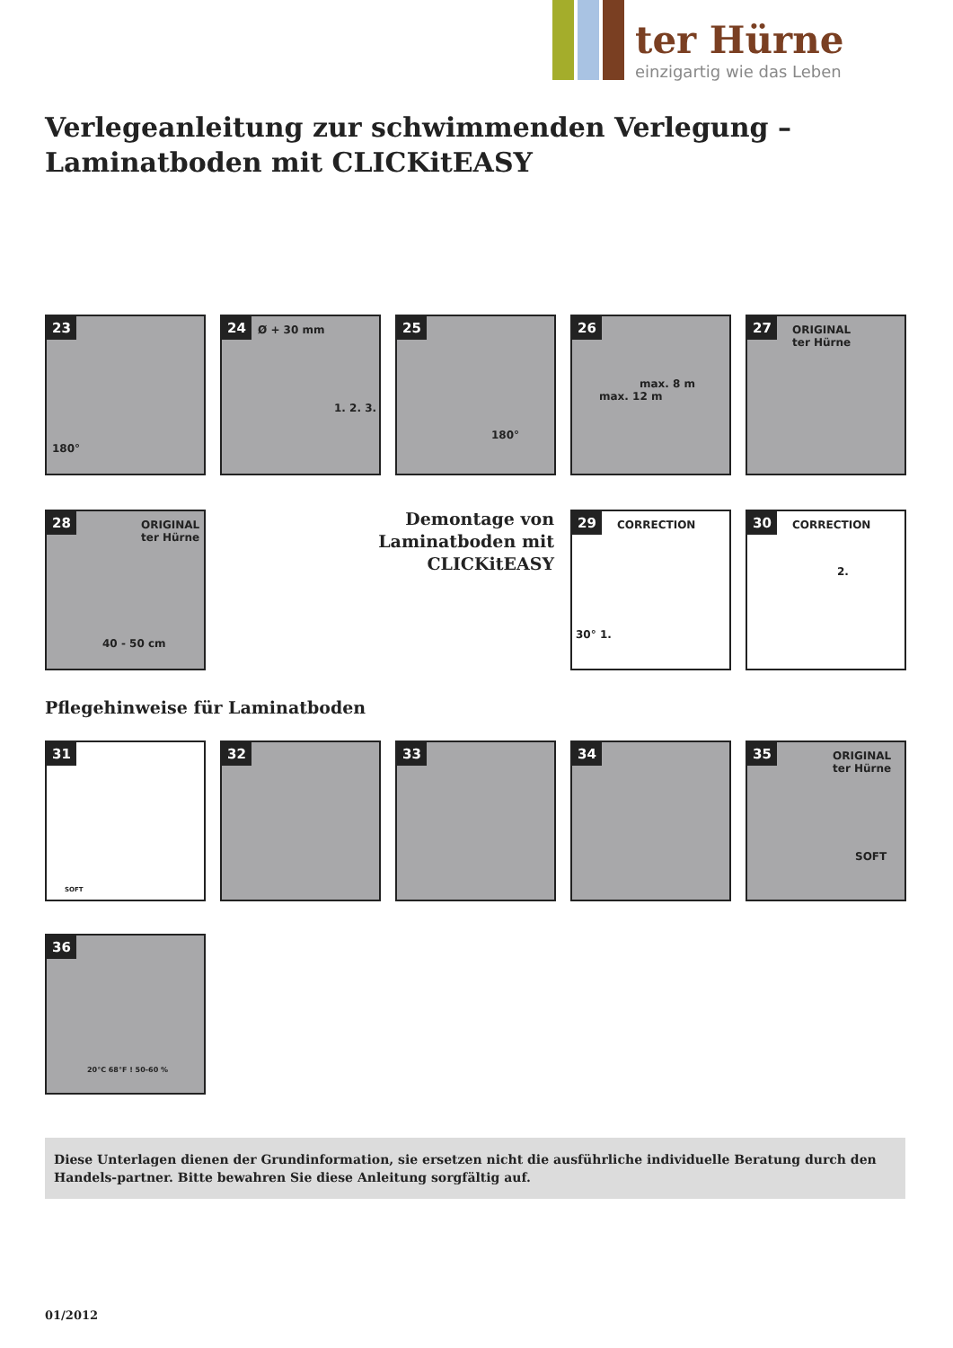ter Hürne
einzigartig wie das Leben
Verlegeanleitung zur schwimmenden Verlegung –
Laminatboden mit CLICKitEASY
23
180°
24 Ø + 30 mm
1. 2. 3.
25
180°
26
max. 8 m
max. 12 m
27 ORIGINAL
ter Hürne
28 ORIGINAL
ter Hürne
40 - 50 cm
Demontage von Laminatboden mit CLICKitEASY
29 CORRECTION
30° 1.
30 CORRECTION
2.
Pflegehinweise für Laminatboden
31
SOFT
32 33 34
35 ORIGINAL
ter Hürne
SOFT
36
20°C 68°F ! 50-60 %
Diese Unterlagen dienen der Grundinformation, sie ersetzen nicht die ausführliche individuelle Beratung durch den Handels-partner. Bitte bewahren Sie diese Anleitung sorgfältig auf.
01/2012